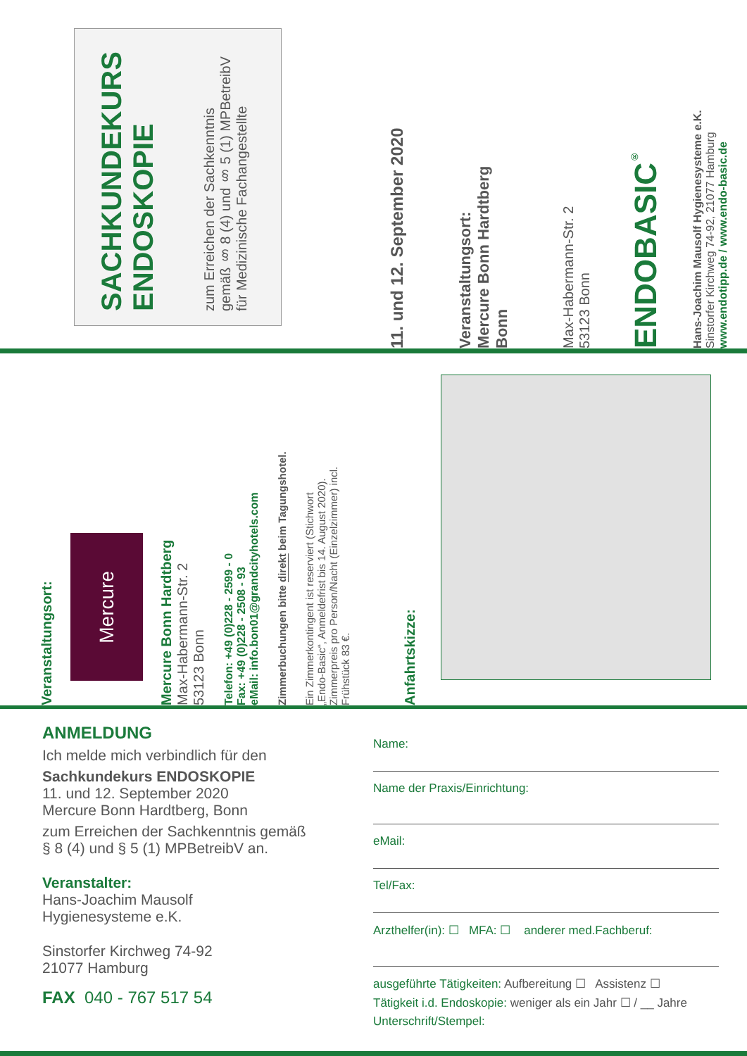SACHKUNDEKURS
ENDOSKOPIE
zum Erreichen der Sachkenntnis
gemäß § 8 (4) und § 5 (1) MPBetreibV
für Medizinische Fachangestellte
11. und 12. September 2020
Veranstaltungsort:
Mercure Bonn Hardtberg
Bonn
Max-Habermann-Str. 2
53123 Bonn
ENDOBASIC<sup>®</sup>
Hans-Joachim Mausolf Hygienesysteme e.K.
Sinstorfer Kirchweg 74-92, 21077 Hamburg
www.endotipp.de / www.endo-basic.de
Veranstaltungsort:
Mercure
Mercure Bonn Hardtberg
Max-Habermann-Str. 2
53123 Bonn
Telefon: +49 (0)228 - 2599 - 0
Fax: +49 (0)228 - 2508 - 93
eMail: info.bon01@grandcityhotels.com
Zimmerbuchungen bitte direkt beim Tagungshotel.
Ein Zimmerkontingent ist reserviert (Stichwort
„Endo-Basic“, Anmeldefrist bis 14. August 2020).
Zimmerpreis pro Person/Nacht (Einzelzimmer) incl.
Frühstück 83 €.
Anfahrtskizze:
ANMELDUNG
Ich melde mich verbindlich für den
Sachkundekurs ENDOSKOPIE
11. und 12. September 2020
Mercure Bonn Hardtberg, Bonn
zum Erreichen der Sachkenntnis gemäß
§ 8 (4) und § 5 (1) MPBetreibV an.
Veranstalter:
Hans-Joachim Mausolf
Hygienesysteme e.K.
Sinstorfer Kirchweg 74-92
21077 Hamburg
FAX 040 - 767 517 54
Name:
Name der Praxis/Einrichtung:
eMail:
Tel/Fax:
Arzthelfer(in): ☐ MFA: ☐ anderer med.Fachberuf:
ausgeführte Tätigkeiten: Aufbereitung ☐ Assistenz ☐
Tätigkeit i.d. Endoskopie: weniger als ein Jahr ☐ / __ Jahre
Unterschrift/Stempel: